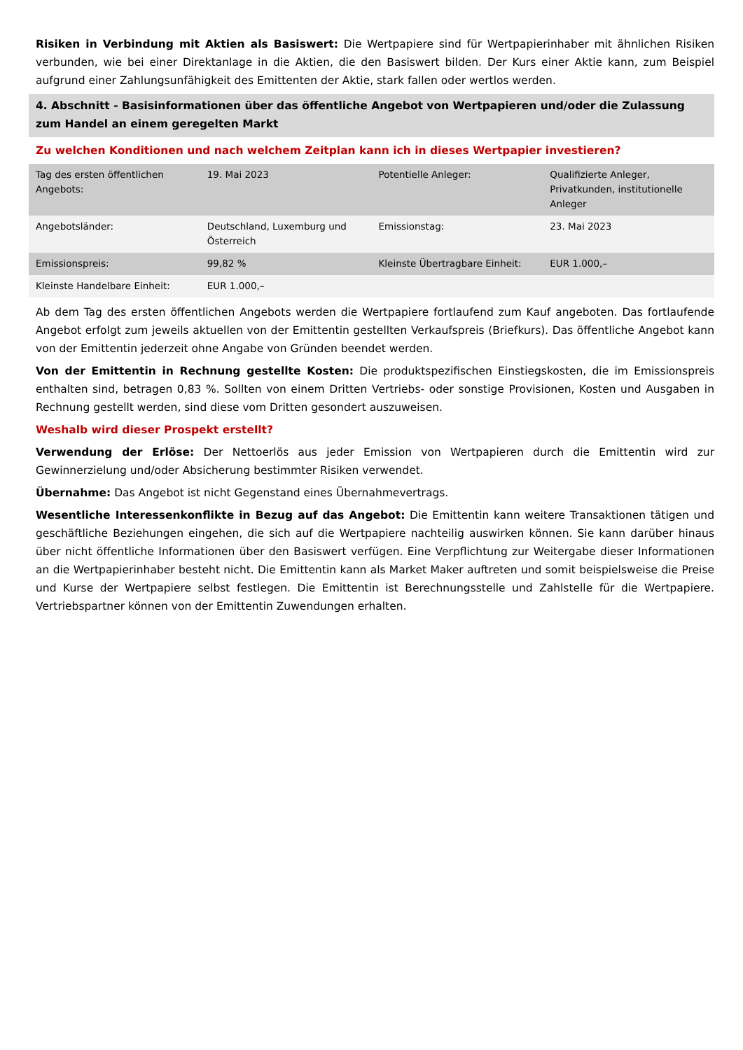Risiken in Verbindung mit Aktien als Basiswert: Die Wertpapiere sind für Wertpapierinhaber mit ähnlichen Risiken verbunden, wie bei einer Direktanlage in die Aktien, die den Basiswert bilden. Der Kurs einer Aktie kann, zum Beispiel aufgrund einer Zahlungsunfähigkeit des Emittenten der Aktie, stark fallen oder wertlos werden.
4. Abschnitt - Basisinformationen über das öffentliche Angebot von Wertpapieren und/oder die Zulassung zum Handel an einem geregelten Markt
Zu welchen Konditionen und nach welchem Zeitplan kann ich in dieses Wertpapier investieren?
| Tag des ersten öffentlichen Angebots: | 19. Mai 2023 | Potentielle Anleger: | Qualifizierte Anleger, Privatkunden, institutionelle Anleger |
| Angebotsländer: | Deutschland, Luxemburg und Österreich | Emissionstag: | 23. Mai 2023 |
| Emissionspreis: | 99,82 % | Kleinste Übertragbare Einheit: | EUR 1.000,– |
| Kleinste Handelbare Einheit: | EUR 1.000,– | | |
Ab dem Tag des ersten öffentlichen Angebots werden die Wertpapiere fortlaufend zum Kauf angeboten. Das fortlaufende Angebot erfolgt zum jeweils aktuellen von der Emittentin gestellten Verkaufspreis (Briefkurs). Das öffentliche Angebot kann von der Emittentin jederzeit ohne Angabe von Gründen beendet werden.
Von der Emittentin in Rechnung gestellte Kosten: Die produktspezifischen Einstiegskosten, die im Emissionspreis enthalten sind, betragen 0,83 %. Sollten von einem Dritten Vertriebs- oder sonstige Provisionen, Kosten und Ausgaben in Rechnung gestellt werden, sind diese vom Dritten gesondert auszuweisen.
Weshalb wird dieser Prospekt erstellt?
Verwendung der Erlöse: Der Nettoerlös aus jeder Emission von Wertpapieren durch die Emittentin wird zur Gewinnerzielung und/oder Absicherung bestimmter Risiken verwendet.
Übernahme: Das Angebot ist nicht Gegenstand eines Übernahmevertrags.
Wesentliche Interessenkonflikte in Bezug auf das Angebot: Die Emittentin kann weitere Transaktionen tätigen und geschäftliche Beziehungen eingehen, die sich auf die Wertpapiere nachteilig auswirken können. Sie kann darüber hinaus über nicht öffentliche Informationen über den Basiswert verfügen. Eine Verpflichtung zur Weitergabe dieser Informationen an die Wertpapierinhaber besteht nicht. Die Emittentin kann als Market Maker auftreten und somit beispielsweise die Preise und Kurse der Wertpapiere selbst festlegen. Die Emittentin ist Berechnungsstelle und Zahlstelle für die Wertpapiere. Vertriebspartner können von der Emittentin Zuwendungen erhalten.